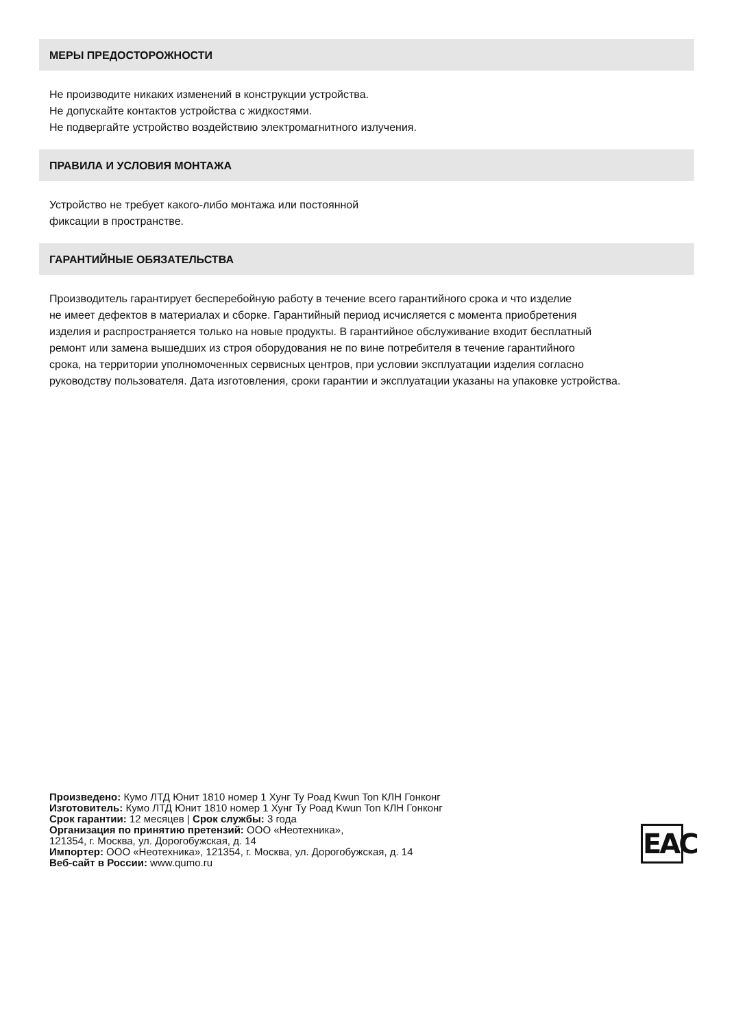МЕРЫ ПРЕДОСТОРОЖНОСТИ
Не производите никаких изменений в конструкции устройства.
Не допускайте контактов устройства с жидкостями.
Не подвергайте устройство воздействию электромагнитного излучения.
ПРАВИЛА И УСЛОВИЯ МОНТАЖА
Устройство не требует какого-либо монтажа или постоянной
фиксации в пространстве.
ГАРАНТИЙНЫЕ ОБЯЗАТЕЛЬСТВА
Производитель гарантирует бесперебойную работу в течение всего гарантийного срока и что изделие
не имеет дефектов в материалах и сборке. Гарантийный период исчисляется с момента приобретения
изделия и распространяется только на новые продукты. В гарантийное обслуживание входит бесплатный
ремонт или замена вышедших из строя оборудования не по вине потребителя в течение гарантийного
срока, на территории уполномоченных сервисных центров, при условии эксплуатации изделия согласно
руководству пользователя. Дата изготовления, сроки гарантии и эксплуатации указаны на упаковке устройства.
Произведено: Кумо ЛТД Юнит 1810 номер 1 Хунг Ту Роад Kwun Ton КЛН Гонконг
Изготовитель: Кумо ЛТД Юнит 1810 номер 1 Хунг Ту Роад Kwun Ton КЛН Гонконг
Срок гарантии: 12 месяцев | Срок службы: 3 года
Организация по принятию претензий: ООО «Неотехника»,
121354, г. Москва, ул. Дорогобужская, д. 14
Импортер: ООО «Неотехника», 121354, г. Москва, ул. Дорогобужская, д. 14
Веб-сайт в России: www.qumo.ru
EAC